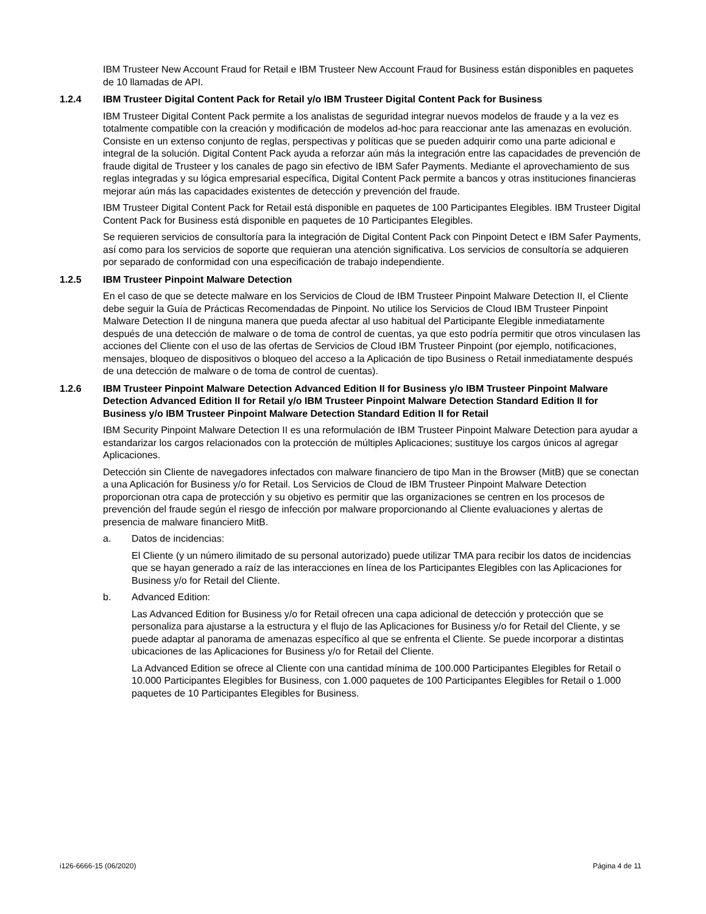IBM Trusteer New Account Fraud for Retail e IBM Trusteer New Account Fraud for Business están disponibles en paquetes de 10 llamadas de API.
1.2.4 IBM Trusteer Digital Content Pack for Retail y/o IBM Trusteer Digital Content Pack for Business
IBM Trusteer Digital Content Pack permite a los analistas de seguridad integrar nuevos modelos de fraude y a la vez es totalmente compatible con la creación y modificación de modelos ad-hoc para reaccionar ante las amenazas en evolución. Consiste en un extenso conjunto de reglas, perspectivas y políticas que se pueden adquirir como una parte adicional e integral de la solución. Digital Content Pack ayuda a reforzar aún más la integración entre las capacidades de prevención de fraude digital de Trusteer y los canales de pago sin efectivo de IBM Safer Payments. Mediante el aprovechamiento de sus reglas integradas y su lógica empresarial específica, Digital Content Pack permite a bancos y otras instituciones financieras mejorar aún más las capacidades existentes de detección y prevención del fraude.
IBM Trusteer Digital Content Pack for Retail está disponible en paquetes de 100 Participantes Elegibles. IBM Trusteer Digital Content Pack for Business está disponible en paquetes de 10 Participantes Elegibles.
Se requieren servicios de consultoría para la integración de Digital Content Pack con Pinpoint Detect e IBM Safer Payments, así como para los servicios de soporte que requieran una atención significativa. Los servicios de consultoría se adquieren por separado de conformidad con una especificación de trabajo independiente.
1.2.5 IBM Trusteer Pinpoint Malware Detection
En el caso de que se detecte malware en los Servicios de Cloud de IBM Trusteer Pinpoint Malware Detection II, el Cliente debe seguir la Guía de Prácticas Recomendadas de Pinpoint. No utilice los Servicios de Cloud IBM Trusteer Pinpoint Malware Detection II de ninguna manera que pueda afectar al uso habitual del Participante Elegible inmediatamente después de una detección de malware o de toma de control de cuentas, ya que esto podría permitir que otros vinculasen las acciones del Cliente con el uso de las ofertas de Servicios de Cloud IBM Trusteer Pinpoint (por ejemplo, notificaciones, mensajes, bloqueo de dispositivos o bloqueo del acceso a la Aplicación de tipo Business o Retail inmediatamente después de una detección de malware o de toma de control de cuentas).
1.2.6 IBM Trusteer Pinpoint Malware Detection Advanced Edition II for Business y/o IBM Trusteer Pinpoint Malware Detection Advanced Edition II for Retail y/o IBM Trusteer Pinpoint Malware Detection Standard Edition II for Business y/o IBM Trusteer Pinpoint Malware Detection Standard Edition II for Retail
IBM Security Pinpoint Malware Detection II es una reformulación de IBM Trusteer Pinpoint Malware Detection para ayudar a estandarizar los cargos relacionados con la protección de múltiples Aplicaciones; sustituye los cargos únicos al agregar Aplicaciones.
Detección sin Cliente de navegadores infectados con malware financiero de tipo Man in the Browser (MitB) que se conectan a una Aplicación for Business y/o for Retail. Los Servicios de Cloud de IBM Trusteer Pinpoint Malware Detection proporcionan otra capa de protección y su objetivo es permitir que las organizaciones se centren en los procesos de prevención del fraude según el riesgo de infección por malware proporcionando al Cliente evaluaciones y alertas de presencia de malware financiero MitB.
a. Datos de incidencias:
El Cliente (y un número ilimitado de su personal autorizado) puede utilizar TMA para recibir los datos de incidencias que se hayan generado a raíz de las interacciones en línea de los Participantes Elegibles con las Aplicaciones for Business y/o for Retail del Cliente.
b. Advanced Edition:
Las Advanced Edition for Business y/o for Retail ofrecen una capa adicional de detección y protección que se personaliza para ajustarse a la estructura y el flujo de las Aplicaciones for Business y/o for Retail del Cliente, y se puede adaptar al panorama de amenazas específico al que se enfrenta el Cliente. Se puede incorporar a distintas ubicaciones de las Aplicaciones for Business y/o for Retail del Cliente.
La Advanced Edition se ofrece al Cliente con una cantidad mínima de 100.000 Participantes Elegibles for Retail o 10.000 Participantes Elegibles for Business, con 1.000 paquetes de 100 Participantes Elegibles for Retail o 1.000 paquetes de 10 Participantes Elegibles for Business.
i126-6666-15 (06/2020) Página 4 de 11